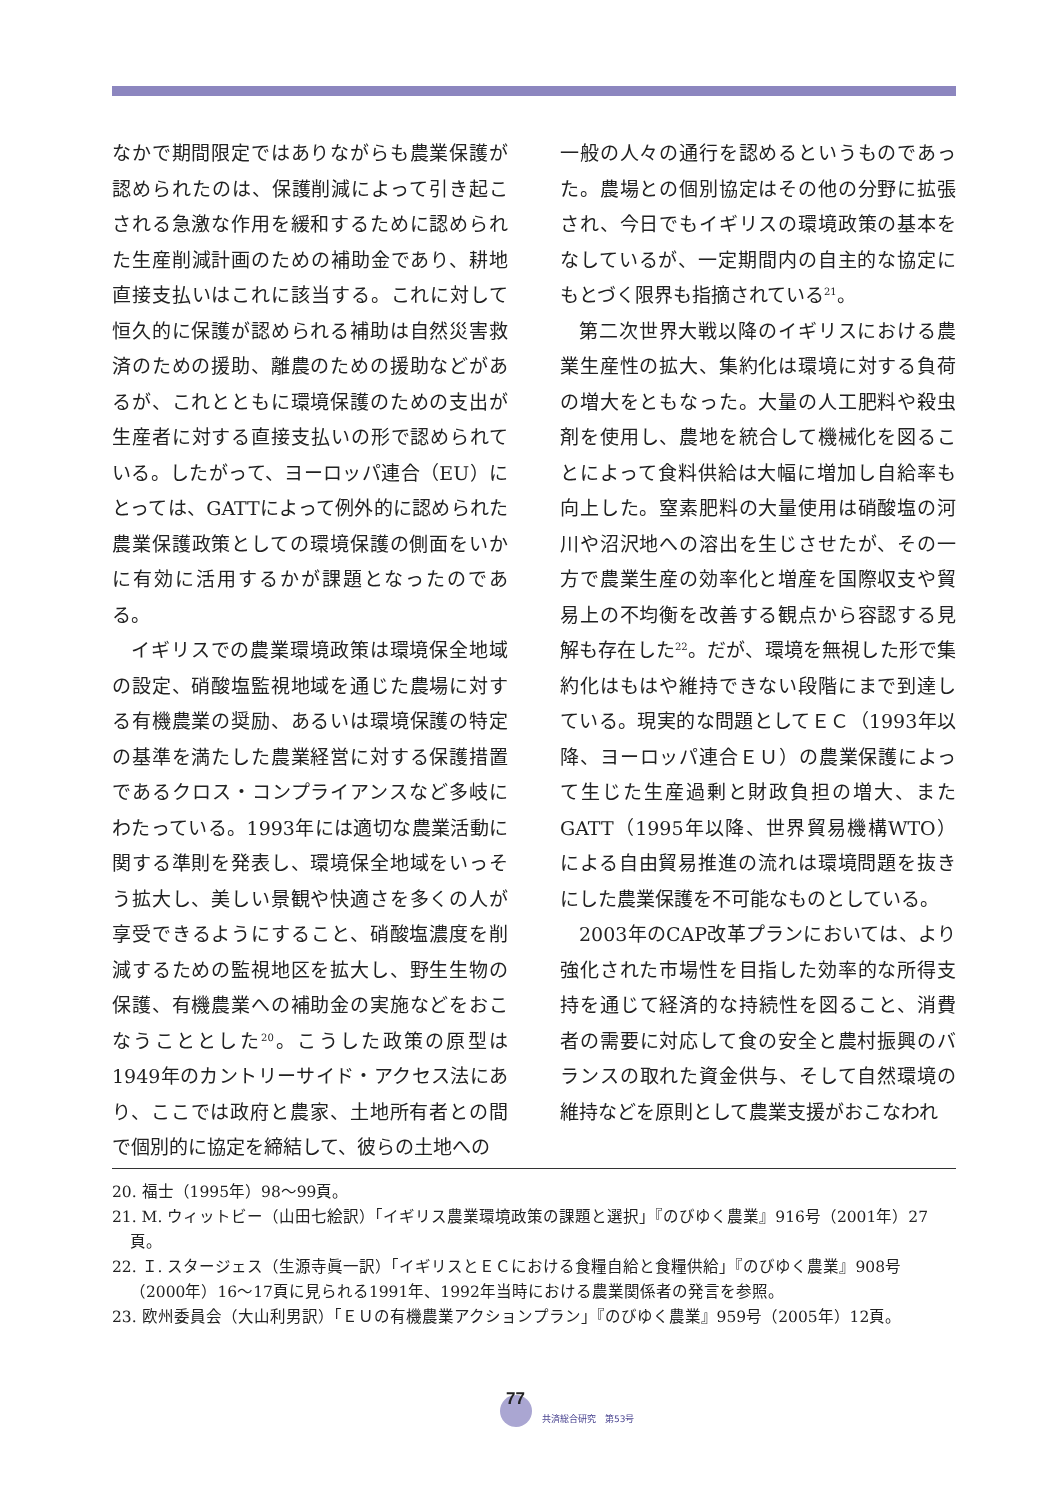なかで期間限定ではありながらも農業保護が認められたのは、保護削減によって引き起こされる急激な作用を緩和するために認められた生産削減計画のための補助金であり、耕地直接支払いはこれに該当する。これに対して恒久的に保護が認められる補助は自然災害救済のための援助、離農のための援助などがあるが、これとともに環境保護のための支出が生産者に対する直接支払いの形で認められている。したがって、ヨーロッパ連合（EU）にとっては、GATTによって例外的に認められた農業保護政策としての環境保護の側面をいかに有効に活用するかが課題となったのである。
イギリスでの農業環境政策は環境保全地域の設定、硝酸塩監視地域を通じた農場に対する有機農業の奨励、あるいは環境保護の特定の基準を満たした農業経営に対する保護措置であるクロス・コンプライアンスなど多岐にわたっている。1993年には適切な農業活動に関する準則を発表し、環境保全地域をいっそう拡大し、美しい景観や快適さを多くの人が享受できるようにすること、硝酸塩濃度を削減するための監視地区を拡大し、野生生物の保護、有機農業への補助金の実施などをおこなうこととした<sup>20</sup>。こうした政策の原型は1949年のカントリーサイド・アクセス法にあり、ここでは政府と農家、土地所有者との間で個別的に協定を締結して、彼らの土地への
一般の人々の通行を認めるというものであった。農場との個別協定はその他の分野に拡張され、今日でもイギリスの環境政策の基本をなしているが、一定期間内の自主的な協定にもとづく限界も指摘されている<sup>21</sup>。
第二次世界大戦以降のイギリスにおける農業生産性の拡大、集約化は環境に対する負荷の増大をともなった。大量の人工肥料や殺虫剤を使用し、農地を統合して機械化を図ることによって食料供給は大幅に増加し自給率も向上した。窒素肥料の大量使用は硝酸塩の河川や沼沢地への溶出を生じさせたが、その一方で農業生産の効率化と増産を国際収支や貿易上の不均衡を改善する観点から容認する見解も存在した<sup>22</sup>。だが、環境を無視した形で集約化はもはや維持できない段階にまで到達している。現実的な問題としてＥＣ（1993年以降、ヨーロッパ連合ＥＵ）の農業保護によって生じた生産過剰と財政負担の増大、またGATT（1995年以降、世界貿易機構WTO）による自由貿易推進の流れは環境問題を抜きにした農業保護を不可能なものとしている。
2003年のCAP改革プランにおいては、より強化された市場性を目指した効率的な所得支持を通じて経済的な持続性を図ること、消費者の需要に対応して食の安全と農村振興のバランスの取れた資金供与、そして自然環境の維持などを原則として農業支援がおこなわれ
20. 福士（1995年）98〜99頁。
21. M. ウィットビー（山田七絵訳）「イギリス農業環境政策の課題と選択」『のびゆく農業』916号（2001年）27頁。
22. Ｉ. スタージェス（生源寺眞一訳）「イギリスとＥＣにおける食糧自給と食糧供給」『のびゆく農業』908号（2000年）16〜17頁に見られる1991年、1992年当時における農業関係者の発言を参照。
23. 欧州委員会（大山利男訳）「ＥＵの有機農業アクションプラン」『のびゆく農業』959号（2005年）12頁。
77
共済総合研究　第53号